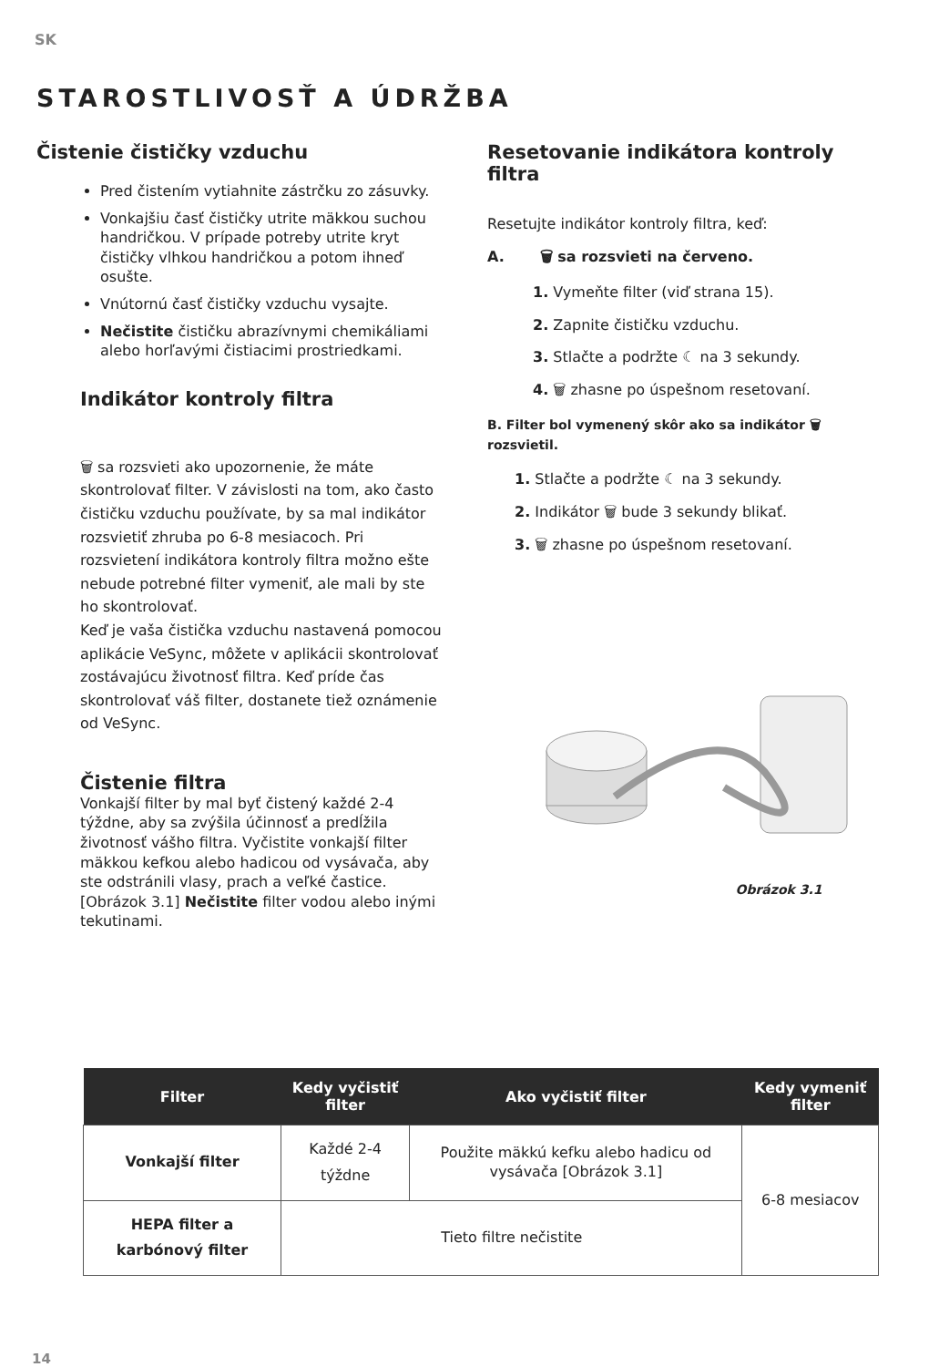SK
STAROSTLIVOSŤ A ÚDRŽBA
Čistenie čističky vzduchu
Pred čistením vytiahnite zástrčku zo zásuvky.
Vonkajšiu časť čističky utrite mäkkou suchou handričkou. V prípade potreby utrite kryt čističky vlhkou handričkou a potom ihneď osušte.
Vnútornú časť čističky vzduchu vysajte.
Nečistite čističku abrazívnymi chemikáliami alebo horľavými čistiacimi prostriedkami.
Indikátor kontroly filtra
🗑 sa rozsvieti ako upozornenie, že máte skontrolovať filter. V závislosti na tom, ako často čističku vzduchu používate, by sa mal indikátor rozsvietiť zhruba po 6-8 mesiacoch. Pri rozsvietení indikátora kontroly filtra možno ešte nebude potrebné filter vymeniť, ale mali by ste ho skontrolovať.
Keď je vaša čistička vzduchu nastavená pomocou aplikácie VeSync, môžete v aplikácii skontrolovať zostávajúcu životnosť filtra. Keď príde čas skontrolovať váš filter, dostanete tiež oznámenie od VeSync.
Čistenie filtra
Vonkajší filter by mal byť čistený každé 2-4 týždne, aby sa zvýšila účinnosť a predĺžila životnosť vášho filtra. Vyčistite vonkajší filter mäkkou kefkou alebo hadicou od vysávača, aby ste odstránili vlasy, prach a veľké častice. [Obrázok 3.1] Nečistite filter vodou alebo inými tekutinami.
Resetovanie indikátora kontroly filtra
Resetujte indikátor kontroly filtra, keď:
A. 🗑 sa rozsvieti na červeno.
1. Vymeňte filter (viď strana 15).
2. Zapnite čističku vzduchu.
3. Stlačte a podržte ☾ na 3 sekundy.
4. 🗑 zhasne po úspešnom resetovaní.
B. Filter bol vymenený skôr ako sa indikátor 🗑 rozsvietil.
1. Stlačte a podržte ☾ na 3 sekundy.
2. Indikátor 🗑 bude 3 sekundy blikať.
3. 🗑 zhasne po úspešnom resetovaní.
Obrázok 3.1
| Filter | Kedy vyčistiť filter | Ako vyčistiť filter | Kedy vymeniť filter |
| --- | --- | --- | --- |
| Vonkajší filter | Každé 2-4 týždne | Použite mäkkú kefku alebo hadicu od vysávača [Obrázok 3.1] | 6-8 mesiacov |
| HEPA filter a karbónový filter | Tieto filtre nečistite | | |
14